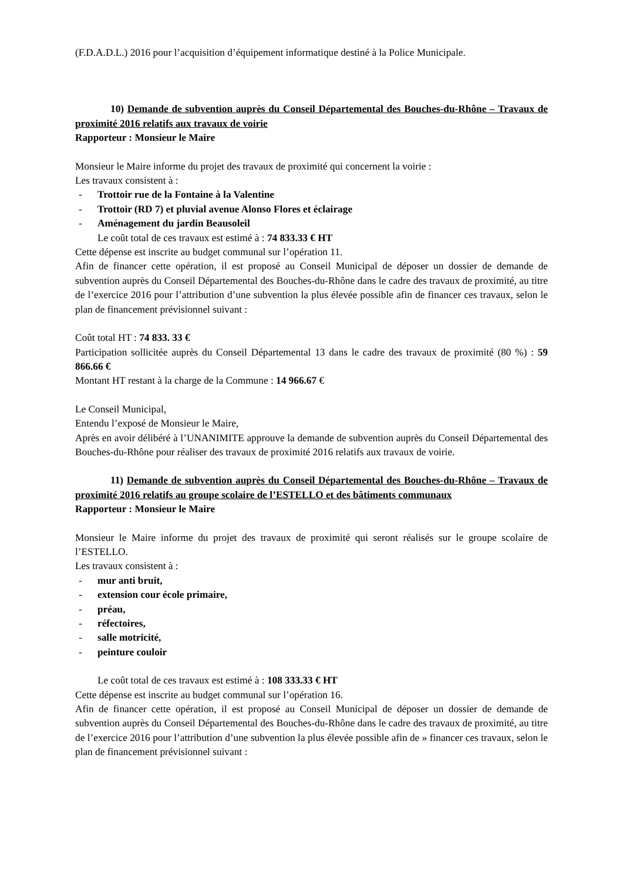(F.D.A.D.L.) 2016 pour l’acquisition d’équipement informatique destiné à la Police Municipale.
10) Demande de subvention auprès du Conseil Départemental des Bouches-du-Rhône – Travaux de proximité 2016 relatifs aux travaux de voirie
Rapporteur : Monsieur le Maire
Monsieur le Maire informe du projet des travaux de proximité qui concernent la voirie :
Les travaux consistent à :
- Trottoir rue de la Fontaine à la Valentine
- Trottoir (RD 7) et pluvial avenue Alonso Flores et éclairage
- Aménagement du jardin Beausoleil
Le coût total de ces travaux est estimé à : 74 833.33 € HT
Cette dépense est inscrite au budget communal sur l’opération 11.
Afin de financer cette opération, il est proposé au Conseil Municipal de déposer un dossier de demande de subvention auprès du Conseil Départemental des Bouches-du-Rhône dans le cadre des travaux de proximité, au titre de l’exercice 2016 pour l’attribution d’une subvention la plus élevée possible afin de financer ces travaux, selon le plan de financement prévisionnel suivant :
Coût total HT : 74 833. 33 €
Participation sollicitée auprès du Conseil Départemental 13 dans le cadre des travaux de proximité (80 %) : 59 866.66 €
Montant HT restant à la charge de la Commune : 14 966.67 €
Le Conseil Municipal,
Entendu l’exposé de Monsieur le Maire,
Après en avoir délibéré à l’UNANIMITE approuve la demande de subvention auprès du Conseil Départemental des Bouches-du-Rhône pour réaliser des travaux de proximité 2016 relatifs aux travaux de voirie.
11) Demande de subvention auprès du Conseil Départemental des Bouches-du-Rhône – Travaux de proximité 2016 relatifs au groupe scolaire de l’ESTELLO et des bâtiments communaux
Rapporteur : Monsieur le Maire
Monsieur le Maire informe du projet des travaux de proximité qui seront réalisés sur le groupe scolaire de l’ESTELLO.
Les travaux consistent à :
- mur anti bruit,
- extension cour école primaire,
- préau,
- réfectoires,
- salle motricité,
- peinture couloir
Le coût total de ces travaux est estimé à : 108 333.33 € HT
Cette dépense est inscrite au budget communal sur l’opération 16.
Afin de financer cette opération, il est proposé au Conseil Municipal de déposer un dossier de demande de subvention auprès du Conseil Départemental des Bouches-du-Rhône dans le cadre des travaux de proximité, au titre de l’exercice 2016 pour l’attribution d’une subvention la plus élevée possible afin de » financer ces travaux, selon le plan de financement prévisionnel suivant :